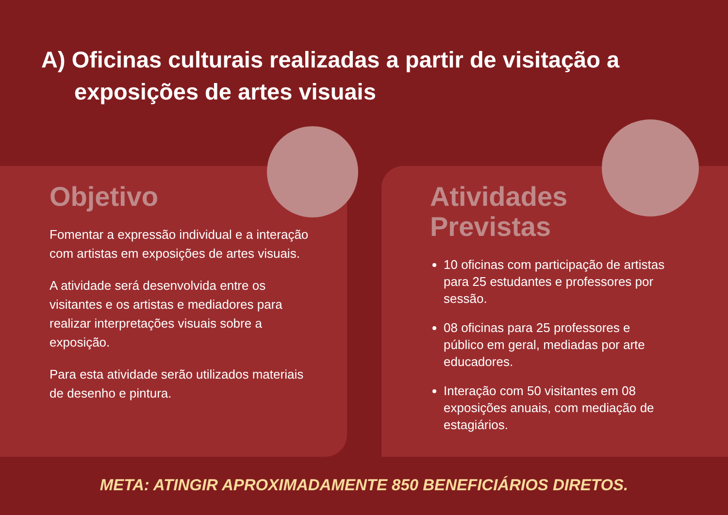A) Oficinas culturais realizadas a partir de visitação a exposições de artes visuais
Objetivo
Fomentar a expressão individual e a interação com artistas em exposições de artes visuais.
A atividade será desenvolvida entre os visitantes e os artistas e mediadores para realizar interpretações visuais sobre a exposição.
Para esta atividade serão utilizados materiais de desenho e pintura.
Atividades
Previstas
10 oficinas com participação de artistas para 25 estudantes e professores por sessão.
08 oficinas para 25 professores e público em geral, mediadas por arte educadores.
Interação com 50 visitantes em 08 exposições anuais, com mediação de estagiários.
META: ATINGIR APROXIMADAMENTE 850 BENEFICIÁRIOS DIRETOS.